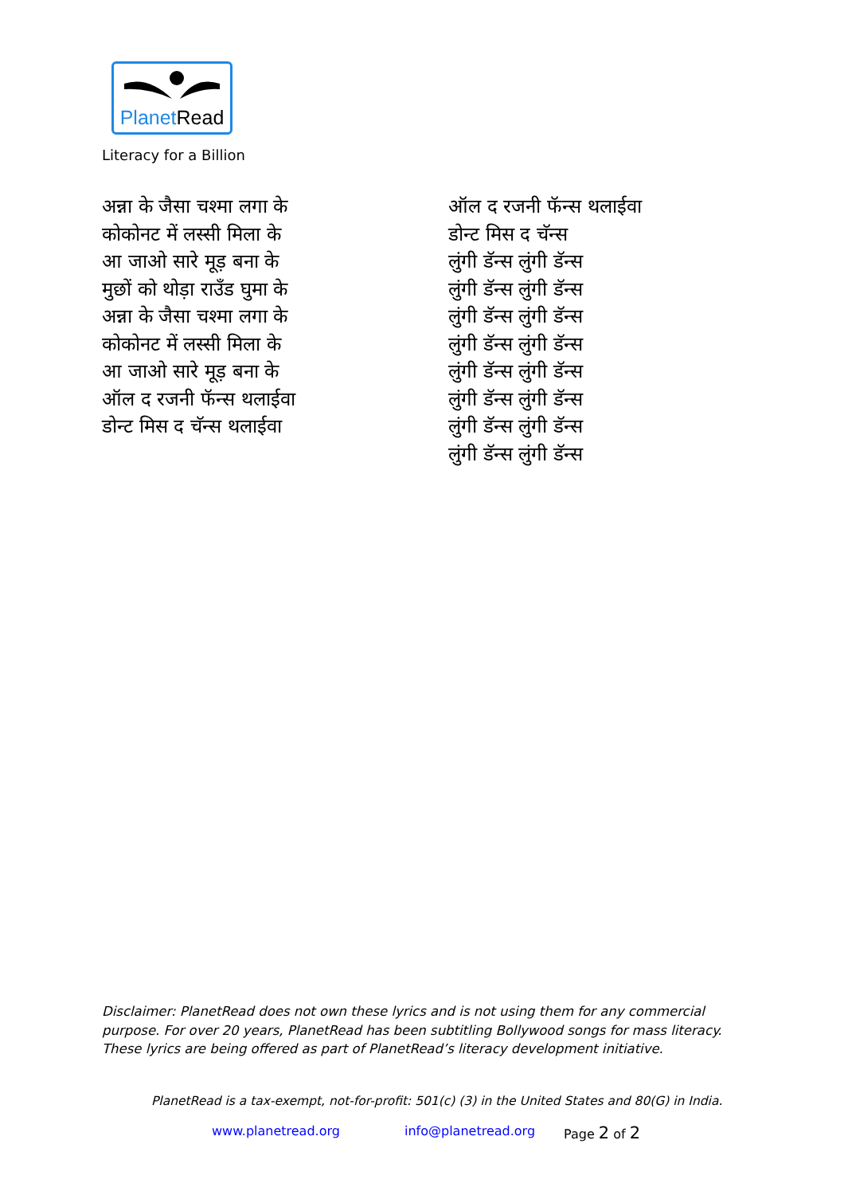PlanetRead
Literacy for a Billion
अन्ना के जैसा चश्मा लगा के
कोकोनट में लस्सी मिला के
आ जाओ सारे मूड़ बना के
मुछों को थोड़ा राउँड घुमा के
अन्ना के जैसा चश्मा लगा के
कोकोनट में लस्सी मिला के
आ जाओ सारे मूड़ बना के
ऑल द रजनी फॅन्स थलाईवा
डोन्ट मिस द चॅन्स थलाईवा
ऑल द रजनी फॅन्स थलाईवा
डोन्ट मिस द चॅन्स
लुंगी डॅन्स लुंगी डॅन्स
लुंगी डॅन्स लुंगी डॅन्स
लुंगी डॅन्स लुंगी डॅन्स
लुंगी डॅन्स लुंगी डॅन्स
लुंगी डॅन्स लुंगी डॅन्स
लुंगी डॅन्स लुंगी डॅन्स
लुंगी डॅन्स लुंगी डॅन्स
लुंगी डॅन्स लुंगी डॅन्स
Disclaimer: PlanetRead does not own these lyrics and is not using them for any commercial purpose. For over 20 years, PlanetRead has been subtitling Bollywood songs for mass literacy. These lyrics are being offered as part of PlanetRead’s literacy development initiative.
PlanetRead is a tax-exempt, not-for-profit: 501(c) (3) in the United States and 80(G) in India.
www.planetread.org info@planetread.org Page 2 of 2